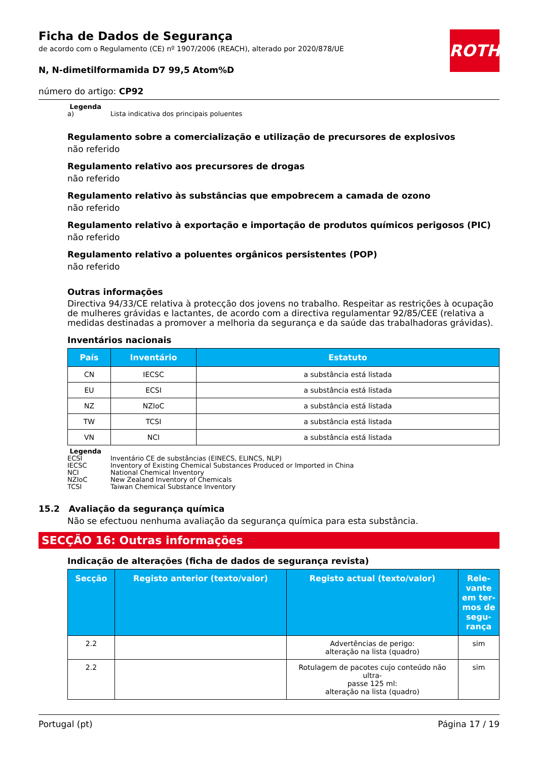ROTH
Ficha de Dados de Segurança
de acordo com o Regulamento (CE) nº 1907/2006 (REACH), alterado por 2020/878/UE
N, N-dimetilformamida D7 99,5 Atom%D
número do artigo: CP92
Legenda
| a) | Lista indicativa dos principais poluentes |
Regulamento sobre a comercialização e utilização de precursores de explosivos
não referido
Regulamento relativo aos precursores de drogas
não referido
Regulamento relativo às substâncias que empobrecem a camada de ozono
não referido
Regulamento relativo à exportação e importação de produtos químicos perigosos (PIC)
não referido
Regulamento relativo a poluentes orgânicos persistentes (POP)
não referido
Outras informações
Directiva 94/33/CE relativa à protecção dos jovens no trabalho. Respeitar as restrições à ocupação de mulheres grávidas e lactantes, de acordo com a directiva regulamentar 92/85/CEE (relativa a medidas destinadas a promover a melhoria da segurança e da saúde das trabalhadoras grávidas).
Inventários nacionais
| País | Inventário | Estatuto |
| --- | --- | --- |
| CN | IECSC | a substância está listada |
| EU | ECSI | a substância está listada |
| NZ | NZIoC | a substância está listada |
| TW | TCSI | a substância está listada |
| VN | NCI | a substância está listada |
Legenda
| ECSI | Inventário CE de substâncias (EINECS, ELINCS, NLP) |
| IECSC | Inventory of Existing Chemical Substances Produced or Imported in China |
| NCI | National Chemical Inventory |
| NZIoC | New Zealand Inventory of Chemicals |
| TCSI | Taiwan Chemical Substance Inventory |
15.2 Avaliação da segurança química
Não se efectuou nenhuma avaliação da segurança química para esta substância.
SECÇÃO 16: Outras informações
Indicação de alterações (ficha de dados de segurança revista)
| Secção | Registo anterior (texto/valor) | Registo actual (texto/valor) | Rele- vante em ter- mos de segu- rança |
| --- | --- | --- | --- |
| 2.2 | | Advertências de perigo: alteração na lista (quadro) | sim |
| 2.2 | | Rotulagem de pacotes cujo conteúdo não ultra- passe 125 ml: alteração na lista (quadro) | sim |
Portugal (pt) Página 17 / 19